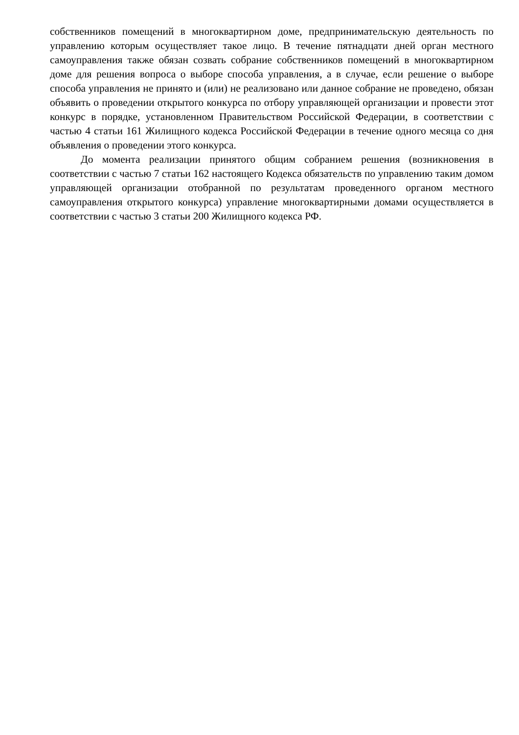собственников помещений в многоквартирном доме, предпринимательскую деятельность по управлению которым осуществляет такое лицо. В течение пятнадцати дней орган местного самоуправления также обязан созвать собрание собственников помещений в многоквартирном доме для решения вопроса о выборе способа управления, а в случае, если решение о выборе способа управления не принято и (или) не реализовано или данное собрание не проведено, обязан объявить о проведении открытого конкурса по отбору управляющей организации и провести этот конкурс в порядке, установленном Правительством Российской Федерации, в соответствии с частью 4 статьи 161 Жилищного кодекса Российской Федерации в течение одного месяца со дня объявления о проведении этого конкурса.
До момента реализации принятого общим собранием решения (возникновения в соответствии с частью 7 статьи 162 настоящего Кодекса обязательств по управлению таким домом управляющей организации отобранной по результатам проведенного органом местного самоуправления открытого конкурса) управление многоквартирными домами осуществляется в соответствии с частью 3 статьи 200 Жилищного кодекса РФ.